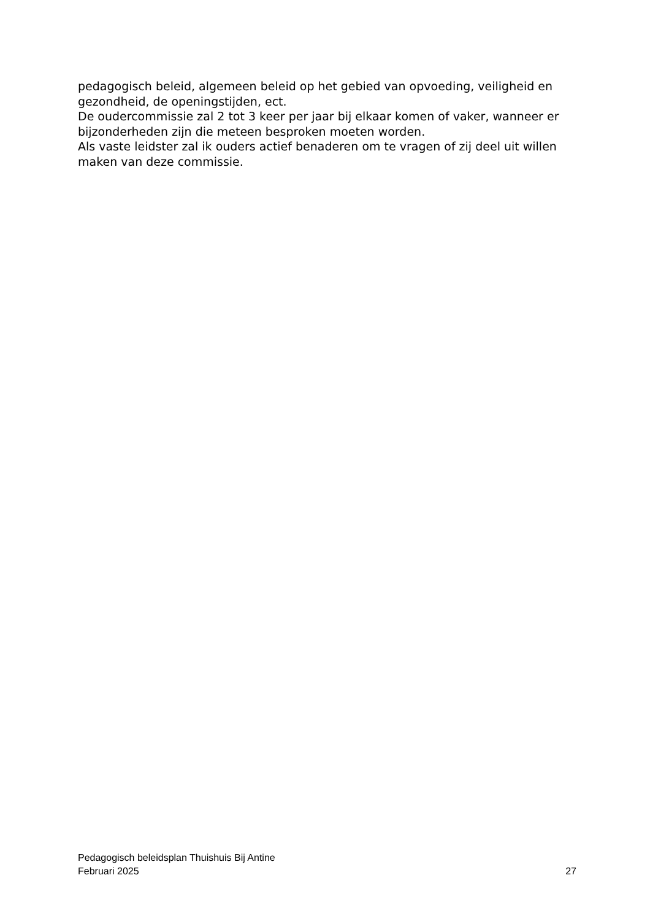pedagogisch beleid, algemeen beleid op het gebied van opvoeding, veiligheid en gezondheid, de openingstijden, ect.
De oudercommissie zal 2 tot 3 keer per jaar bij elkaar komen of vaker, wanneer er bijzonderheden zijn die meteen besproken moeten worden.
Als vaste leidster zal ik ouders actief benaderen om te vragen of zij deel uit willen maken van deze commissie.
Pedagogisch beleidsplan Thuishuis Bij Antine
Februari 2025 27